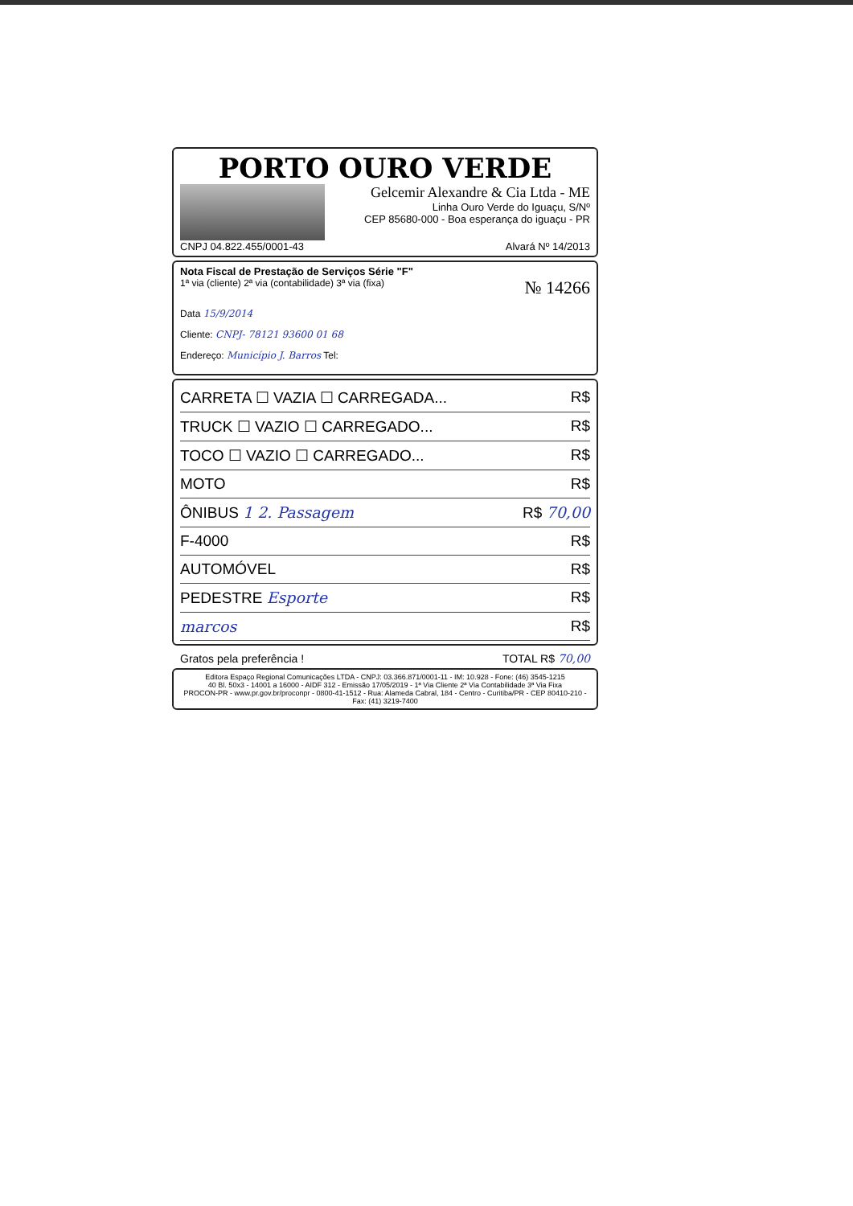PORTO OURO VERDE
Gelcemir Alexandre & Cia Ltda - ME
Linha Ouro Verde do Iguaçu, S/Nº
CEP 85680-000 - Boa esperança do iguaçu - PR
CNPJ 04.822.455/0001-43 Alvará Nº 14/2013
Nota Fiscal de Prestação de Serviços Série "F"
1ª via (cliente) 2ª via (contabilidade) 3ª via (fixa) № 14266
Data 15/9/2014
Cliente: CNPJ- 78121 93600 01 68
Endereço: Município J. Barros Tel:
CARRETA ☐ VAZIA ☐ CARREGADA... R$
TRUCK ☐ VAZIO ☐ CARREGADO... R$
TOCO ☐ VAZIO ☐ CARREGADO... R$
MOTO R$
ÔNIBUS 1 2. Passagem R$ 70,00
F-4000 R$
AUTOMÓVEL R$
PEDESTRE Esporte R$
marcos R$
Gratos pela preferência ! TOTAL R$ 70,00
Editora Espaço Regional Comunicações LTDA - CNPJ: 03.366.871/0001-11 - IM: 10.928 - Fone: (46) 3545-1215
40 Bl. 50x3 - 14001 a 16000 - AIDF 312 - Emissão 17/05/2019 - 1ª Via Cliente 2ª Via Contabilidade 3ª Via Fixa
PROCON-PR - www.pr.gov.br/proconpr - 0800-41-1512 - Rua: Alameda Cabral, 184 - Centro - Curitiba/PR - CEP 80410-210 - Fax: (41) 3219-7400